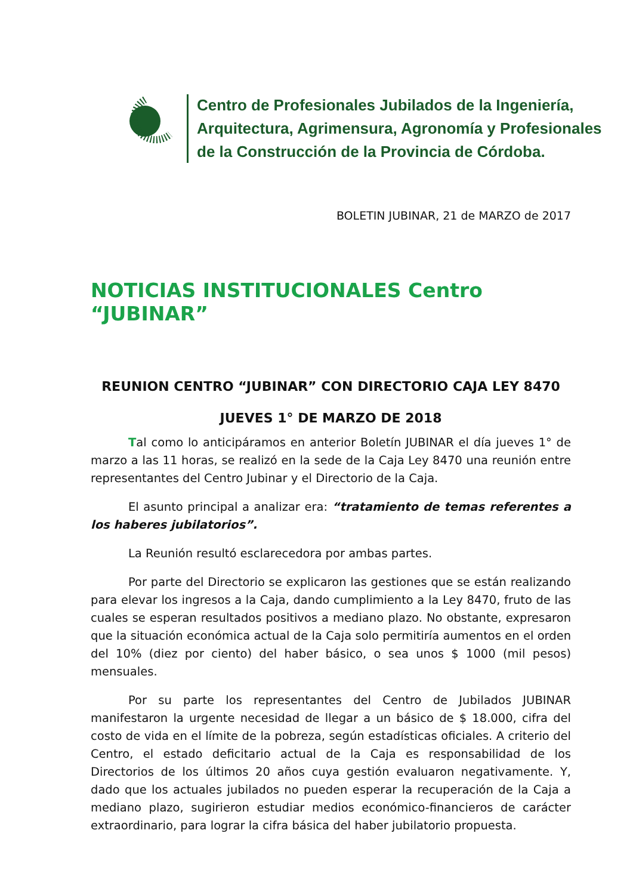Centro de Profesionales Jubilados de la Ingeniería,
Arquitectura, Agrimensura, Agronomía y Profesionales
de la Construcción de la Provincia de Córdoba.
BOLETIN JUBINAR, 21 de MARZO de 2017
NOTICIAS INSTITUCIONALES Centro “JUBINAR”
REUNION CENTRO “JUBINAR” CON DIRECTORIO CAJA LEY 8470
JUEVES 1° DE MARZO DE 2018
Tal como lo anticipáramos en anterior Boletín JUBINAR el día jueves 1° de marzo a las 11 horas, se realizó en la sede de la Caja Ley 8470 una reunión entre representantes del Centro Jubinar y el Directorio de la Caja.
El asunto principal a analizar era: “tratamiento de temas referentes a los haberes jubilatorios”.
La Reunión resultó esclarecedora por ambas partes.
Por parte del Directorio se explicaron las gestiones que se están realizando para elevar los ingresos a la Caja, dando cumplimiento a la Ley 8470, fruto de las cuales se esperan resultados positivos a mediano plazo. No obstante, expresaron que la situación económica actual de la Caja solo permitiría aumentos en el orden del 10% (diez por ciento) del haber básico, o sea unos $ 1000 (mil pesos) mensuales.
Por su parte los representantes del Centro de Jubilados JUBINAR manifestaron la urgente necesidad de llegar a un básico de $ 18.000, cifra del costo de vida en el límite de la pobreza, según estadísticas oficiales. A criterio del Centro, el estado deficitario actual de la Caja es responsabilidad de los Directorios de los últimos 20 años cuya gestión evaluaron negativamente. Y, dado que los actuales jubilados no pueden esperar la recuperación de la Caja a mediano plazo, sugirieron estudiar medios económico-financieros de carácter extraordinario, para lograr la cifra básica del haber jubilatorio propuesta.